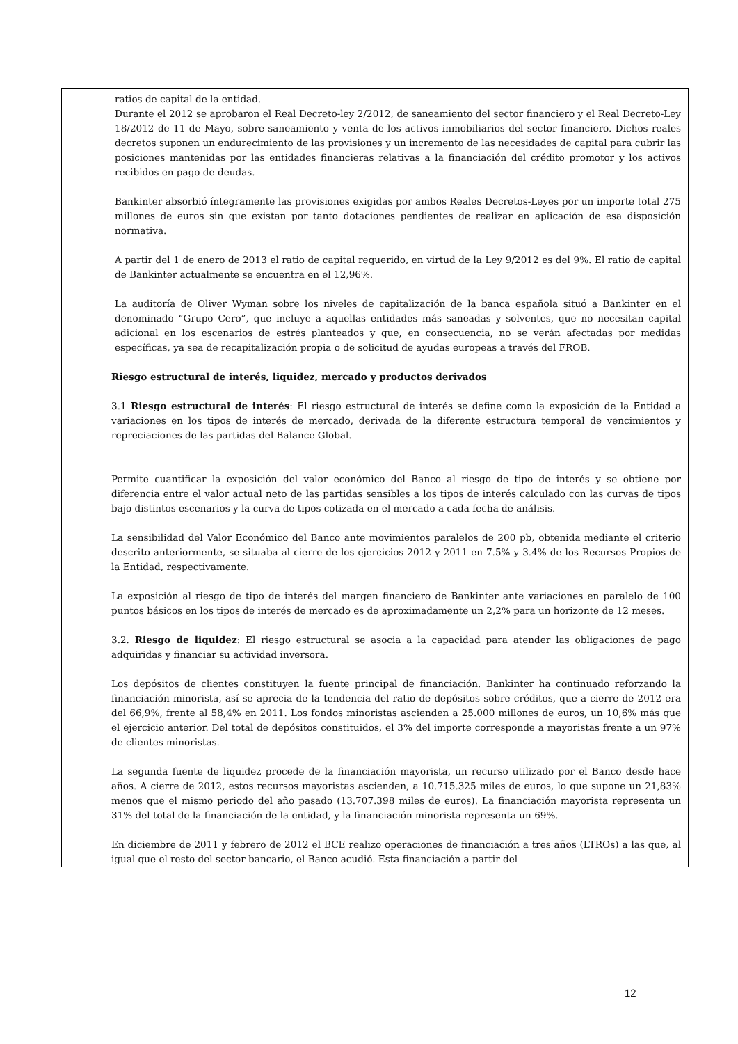| | ratios de capital de la entidad. Durante el 2012 se aprobaron el Real Decreto-ley 2/2012, de saneamiento del sector financiero y el Real Decreto-Ley 18/2012 de 11 de Mayo, sobre saneamiento y venta de los activos inmobiliarios del sector financiero. Dichos reales decretos suponen un endurecimiento de las provisiones y un incremento de las necesidades de capital para cubrir las posiciones mantenidas por las entidades financieras relativas a la financiación del crédito promotor y los activos recibidos en pago de deudas. Bankinter absorbió íntegramente las provisiones exigidas por ambos Reales Decretos-Leyes por un importe total 275 millones de euros sin que existan por tanto dotaciones pendientes de realizar en aplicación de esa disposición normativa. A partir del 1 de enero de 2013 el ratio de capital requerido, en virtud de la Ley 9/2012 es del 9%. El ratio de capital de Bankinter actualmente se encuentra en el 12,96%. La auditoría de Oliver Wyman sobre los niveles de capitalización de la banca española situó a Bankinter en el denominado “Grupo Cero”, que incluye a aquellas entidades más saneadas y solventes, que no necesitan capital adicional en los escenarios de estrés planteados y que, en consecuencia, no se verán afectadas por medidas específicas, ya sea de recapitalización propia o de solicitud de ayudas europeas a través del FROB. Riesgo estructural de interés, liquidez, mercado y productos derivados 3.1 Riesgo estructural de interés : El riesgo estructural de interés se define como la exposición de la Entidad a variaciones en los tipos de interés de mercado, derivada de la diferente estructura temporal de vencimientos y repreciaciones de las partidas del Balance Global. Permite cuantificar la exposición del valor económico del Banco al riesgo de tipo de interés y se obtiene por diferencia entre el valor actual neto de las partidas sensibles a los tipos de interés calculado con las curvas de tipos bajo distintos escenarios y la curva de tipos cotizada en el mercado a cada fecha de análisis. La sensibilidad del Valor Económico del Banco ante movimientos paralelos de 200 pb, obtenida mediante el criterio descrito anteriormente, se situaba al cierre de los ejercicios 2012 y 2011 en 7.5% y 3.4% de los Recursos Propios de la Entidad, respectivamente. La exposición al riesgo de tipo de interés del margen financiero de Bankinter ante variaciones en paralelo de 100 puntos básicos en los tipos de interés de mercado es de aproximadamente un 2,2% para un horizonte de 12 meses. 3.2. Riesgo de liquidez : El riesgo estructural se asocia a la capacidad para atender las obligaciones de pago adquiridas y financiar su actividad inversora. Los depósitos de clientes constituyen la fuente principal de financiación. Bankinter ha continuado reforzando la financiación minorista, así se aprecia de la tendencia del ratio de depósitos sobre créditos, que a cierre de 2012 era del 66,9%, frente al 58,4% en 2011. Los fondos minoristas ascienden a 25.000 millones de euros, un 10,6% más que el ejercicio anterior. Del total de depósitos constituidos, el 3% del importe corresponde a mayoristas frente a un 97% de clientes minoristas. La segunda fuente de liquidez procede de la financiación mayorista, un recurso utilizado por el Banco desde hace años. A cierre de 2012, estos recursos mayoristas ascienden, a 10.715.325 miles de euros, lo que supone un 21,83% menos que el mismo periodo del año pasado (13.707.398 miles de euros). La financiación mayorista representa un 31% del total de la financiación de la entidad, y la financiación minorista representa un 69%. En diciembre de 2011 y febrero de 2012 el BCE realizo operaciones de financiación a tres años (LTROs) a las que, al igual que el resto del sector bancario, el Banco acudió. Esta financiación a partir del |
12